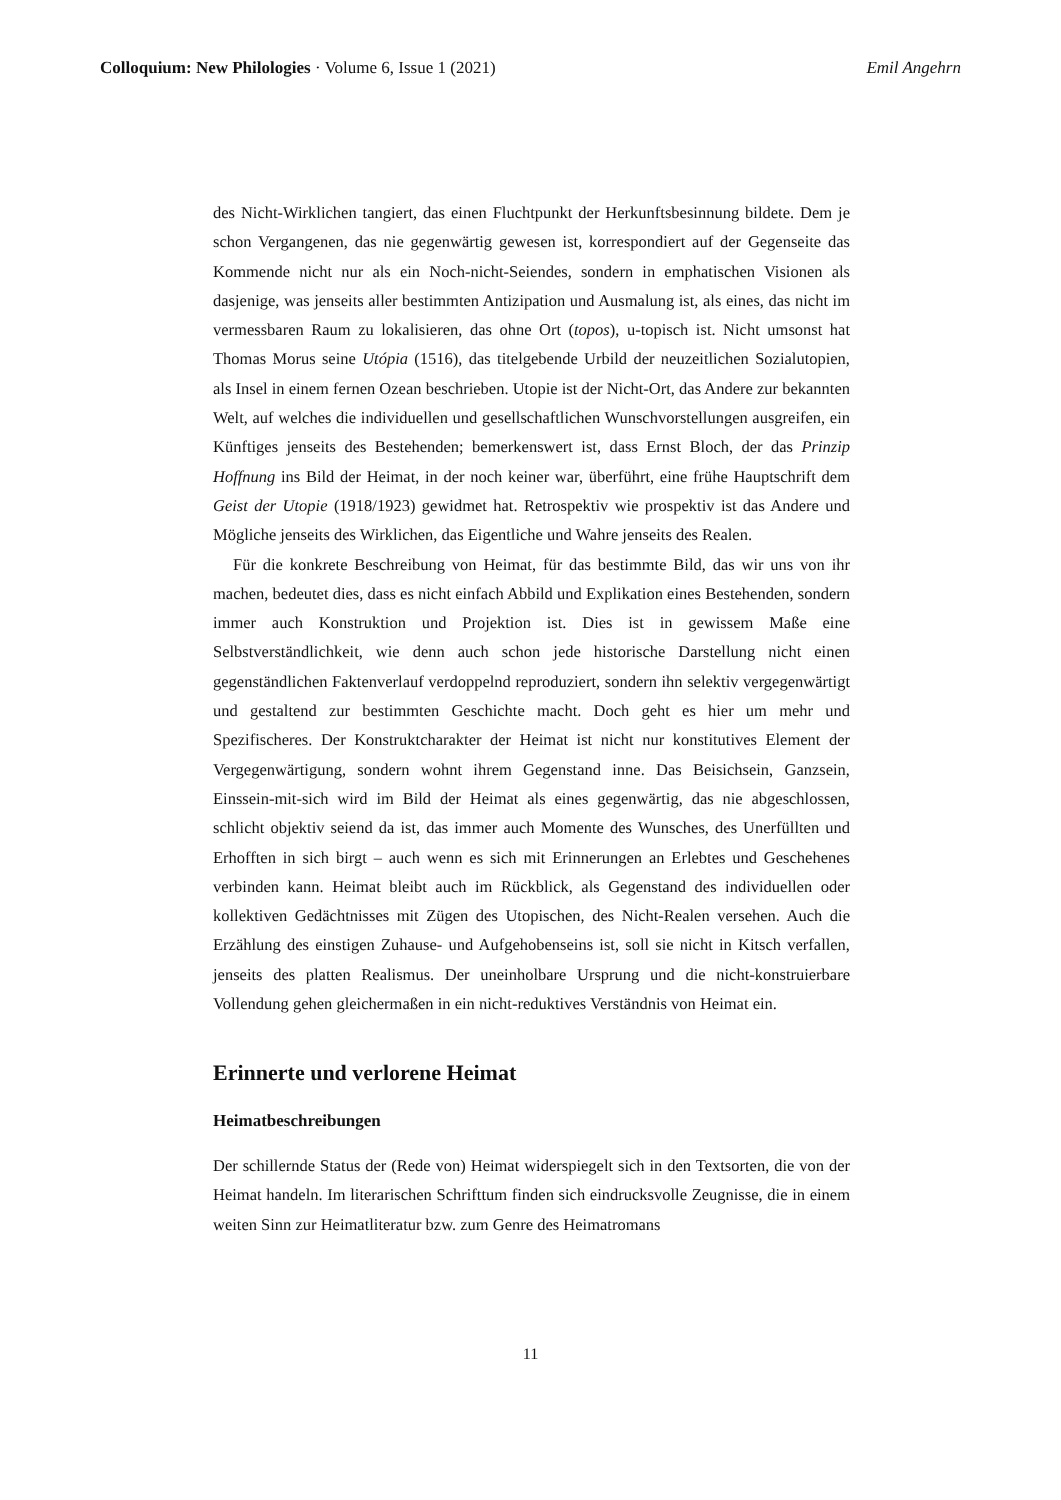Colloquium: New Philologies · Volume 6, Issue 1 (2021) Emil Angehrn
des Nicht-Wirklichen tangiert, das einen Fluchtpunkt der Herkunftsbesinnung bildete. Dem je schon Vergangenen, das nie gegenwärtig gewesen ist, korrespondiert auf der Gegenseite das Kommende nicht nur als ein Noch-nicht-Seiendes, sondern in emphatischen Visionen als dasjenige, was jenseits aller bestimmten Antizipation und Ausmalung ist, als eines, das nicht im vermessbaren Raum zu lokalisieren, das ohne Ort (topos), u-topisch ist. Nicht umsonst hat Thomas Morus seine Utópia (1516), das titelgebende Urbild der neuzeitlichen Sozialutopien, als Insel in einem fernen Ozean beschrieben. Utopie ist der Nicht-Ort, das Andere zur bekannten Welt, auf welches die individuellen und gesellschaftlichen Wunschvorstellungen ausgreifen, ein Künftiges jenseits des Bestehenden; bemerkenswert ist, dass Ernst Bloch, der das Prinzip Hoffnung ins Bild der Heimat, in der noch keiner war, überführt, eine frühe Hauptschrift dem Geist der Utopie (1918/1923) gewidmet hat. Retrospektiv wie prospektiv ist das Andere und Mögliche jenseits des Wirklichen, das Eigentliche und Wahre jenseits des Realen.
Für die konkrete Beschreibung von Heimat, für das bestimmte Bild, das wir uns von ihr machen, bedeutet dies, dass es nicht einfach Abbild und Explikation eines Bestehenden, sondern immer auch Konstruktion und Projektion ist. Dies ist in gewissem Maße eine Selbstverständlichkeit, wie denn auch schon jede historische Darstellung nicht einen gegenständlichen Faktenverlauf verdoppelnd reproduziert, sondern ihn selektiv vergegenwärtigt und gestaltend zur bestimmten Geschichte macht. Doch geht es hier um mehr und Spezifischeres. Der Konstruktcharakter der Heimat ist nicht nur konstitutives Element der Vergegenwärtigung, sondern wohnt ihrem Gegenstand inne. Das Beisichsein, Ganzsein, Einssein-mit-sich wird im Bild der Heimat als eines gegenwärtig, das nie abgeschlossen, schlicht objektiv seiend da ist, das immer auch Momente des Wunsches, des Unerfüllten und Erhofften in sich birgt – auch wenn es sich mit Erinnerungen an Erlebtes und Geschehenes verbinden kann. Heimat bleibt auch im Rückblick, als Gegenstand des individuellen oder kollektiven Gedächtnisses mit Zügen des Utopischen, des Nicht-Realen versehen. Auch die Erzählung des einstigen Zuhause- und Aufgehobenseins ist, soll sie nicht in Kitsch verfallen, jenseits des platten Realismus. Der uneinholbare Ursprung und die nicht-konstruierbare Vollendung gehen gleichermaßen in ein nicht-reduktives Verständnis von Heimat ein.
Erinnerte und verlorene Heimat
Heimatbeschreibungen
Der schillernde Status der (Rede von) Heimat widerspiegelt sich in den Textsorten, die von der Heimat handeln. Im literarischen Schrifttum finden sich eindrucksvolle Zeugnisse, die in einem weiten Sinn zur Heimatliteratur bzw. zum Genre des Heimatromans
11